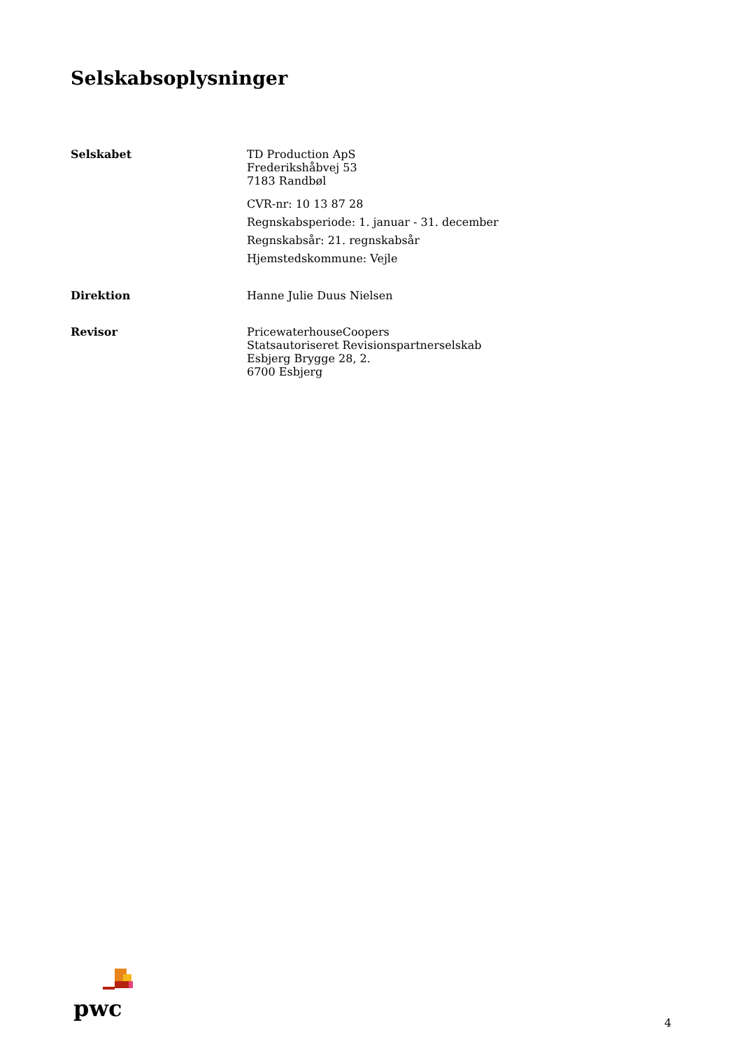Selskabsoplysninger
Selskabet TD Production ApS
Frederikshåbvej 53
7183 Randbøl
CVR-nr: 10 13 87 28
Regnskabsperiode: 1. januar - 31. december
Regnskabsår: 21. regnskabsår
Hjemstedskommune: Vejle
Direktion Hanne Julie Duus Nielsen
Revisor PricewaterhouseCoopers
Statsautoriseret Revisionspartnerselskab
Esbjerg Brygge 28, 2.
6700 Esbjerg
pwc
4